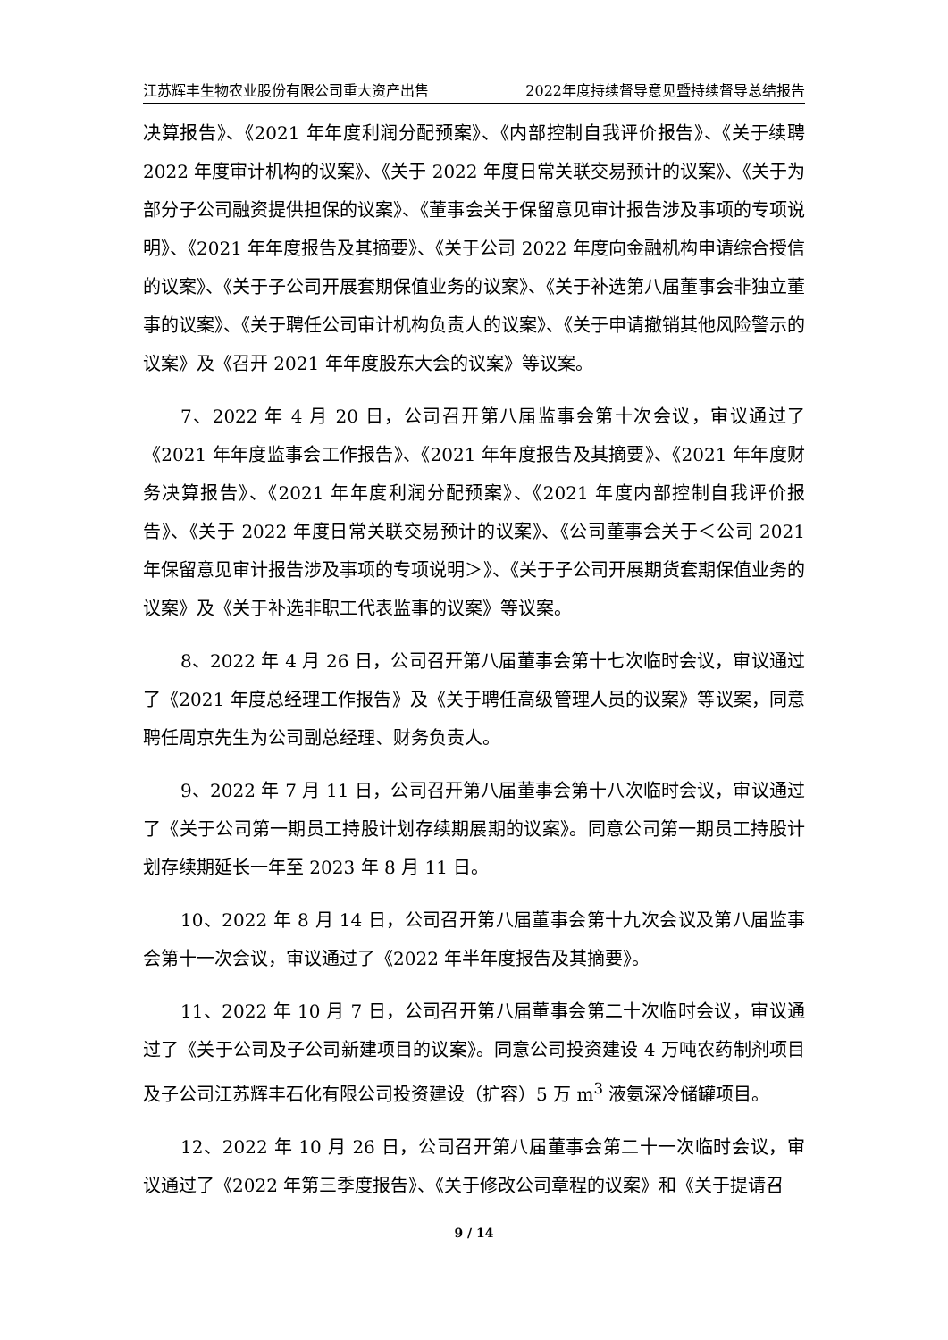江苏辉丰生物农业股份有限公司重大资产出售 2022年度持续督导意见暨持续督导总结报告
决算报告》、《2021 年年度利润分配预案》、《内部控制自我评价报告》、《关于续聘 2022 年度审计机构的议案》、《关于 2022 年度日常关联交易预计的议案》、《关于为部分子公司融资提供担保的议案》、《董事会关于保留意见审计报告涉及事项的专项说明》、《2021 年年度报告及其摘要》、《关于公司 2022 年度向金融机构申请综合授信的议案》、《关于子公司开展套期保值业务的议案》、《关于补选第八届董事会非独立董事的议案》、《关于聘任公司审计机构负责人的议案》、《关于申请撤销其他风险警示的议案》及《召开 2021 年年度股东大会的议案》等议案。
7、2022 年 4 月 20 日，公司召开第八届监事会第十次会议，审议通过了《2021 年年度监事会工作报告》、《2021 年年度报告及其摘要》、《2021 年年度财务决算报告》、《2021 年年度利润分配预案》、《2021 年度内部控制自我评价报告》、《关于 2022 年度日常关联交易预计的议案》、《公司董事会关于＜公司 2021 年保留意见审计报告涉及事项的专项说明＞》、《关于子公司开展期货套期保值业务的议案》及《关于补选非职工代表监事的议案》等议案。
8、2022 年 4 月 26 日，公司召开第八届董事会第十七次临时会议，审议通过了《2021 年度总经理工作报告》及《关于聘任高级管理人员的议案》等议案，同意聘任周京先生为公司副总经理、财务负责人。
9、2022 年 7 月 11 日，公司召开第八届董事会第十八次临时会议，审议通过了《关于公司第一期员工持股计划存续期展期的议案》。同意公司第一期员工持股计划存续期延长一年至 2023 年 8 月 11 日。
10、2022 年 8 月 14 日，公司召开第八届董事会第十九次会议及第八届监事会第十一次会议，审议通过了《2022 年半年度报告及其摘要》。
11、2022 年 10 月 7 日，公司召开第八届董事会第二十次临时会议，审议通过了《关于公司及子公司新建项目的议案》。同意公司投资建设 4 万吨农药制剂项目及子公司江苏辉丰石化有限公司投资建设（扩容）5 万 m<sup>3</sup> 液氨深冷储罐项目。
12、2022 年 10 月 26 日，公司召开第八届董事会第二十一次临时会议，审议通过了《2022 年第三季度报告》、《关于修改公司章程的议案》和《关于提请召
9 / 14